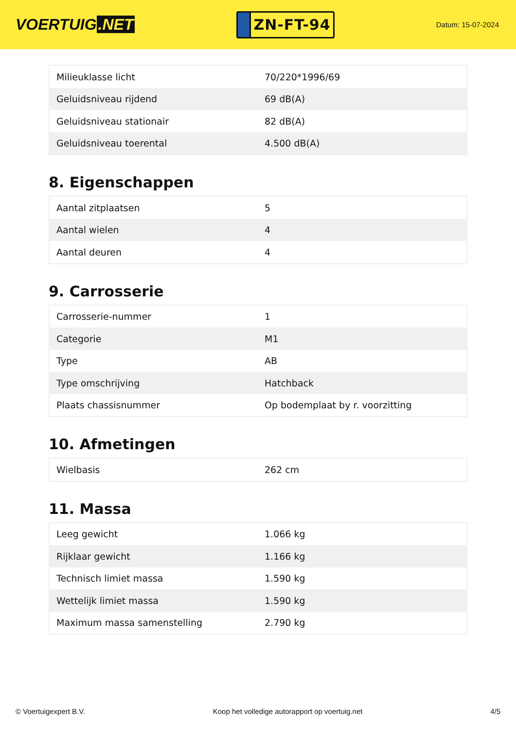VOERTUIG.NET
ZN-FT-94
Datum: 15-07-2024
| Milieuklasse licht | 70/220*1996/69 |
| Geluidsniveau rijdend | 69 dB(A) |
| Geluidsniveau stationair | 82 dB(A) |
| Geluidsniveau toerental | 4.500 dB(A) |
8. Eigenschappen
| Aantal zitplaatsen | 5 |
| Aantal wielen | 4 |
| Aantal deuren | 4 |
9. Carrosserie
| Carrosserie-nummer | 1 |
| Categorie | M1 |
| Type | AB |
| Type omschrijving | Hatchback |
| Plaats chassisnummer | Op bodemplaat by r. voorzitting |
10. Afmetingen
| Wielbasis | 262 cm |
11. Massa
| Leeg gewicht | 1.066 kg |
| Rijklaar gewicht | 1.166 kg |
| Technisch limiet massa | 1.590 kg |
| Wettelijk limiet massa | 1.590 kg |
| Maximum massa samenstelling | 2.790 kg |
© Voertuigexpert B.V. Koop het volledige autorapport op voertuig.net 4/5